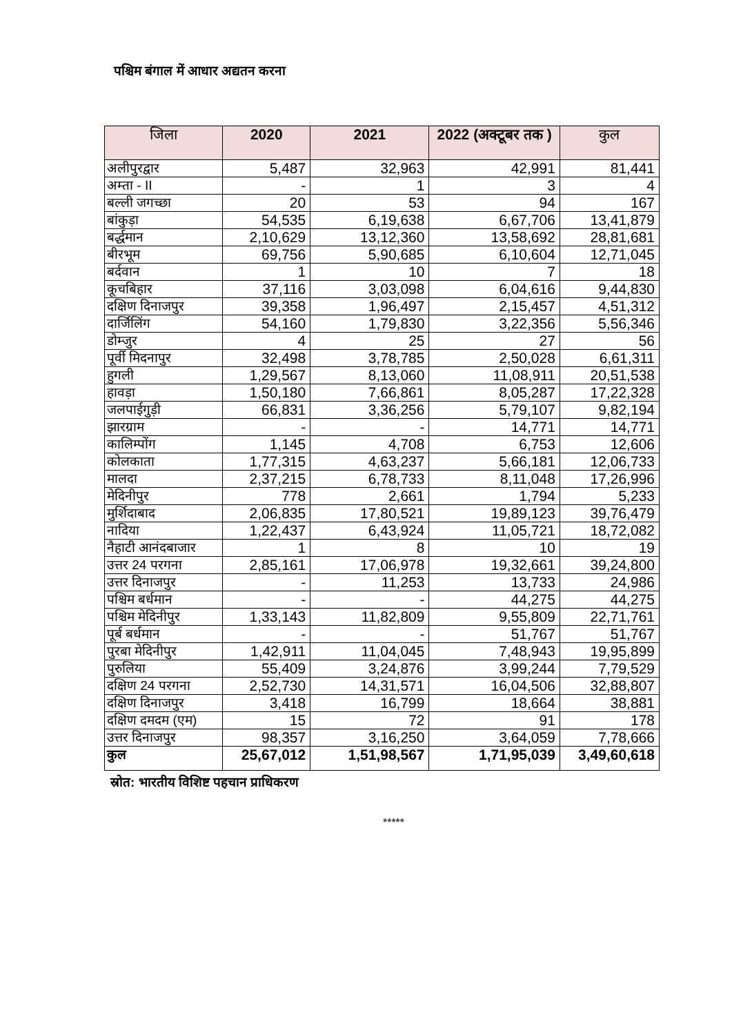पश्चिम बंगाल में आधार अद्यतन करना
| जिला | 2020 | 2021 | 2022 (अक्टूबर तक ) | कुल |
| --- | --- | --- | --- | --- |
| अलीपुरद्वार | 5,487 | 32,963 | 42,991 | 81,441 |
| अम्ता - II | - | 1 | 3 | 4 |
| बल्ली जगच्छा | 20 | 53 | 94 | 167 |
| बांकुड़ा | 54,535 | 6,19,638 | 6,67,706 | 13,41,879 |
| बर्द्धमान | 2,10,629 | 13,12,360 | 13,58,692 | 28,81,681 |
| बीरभूम | 69,756 | 5,90,685 | 6,10,604 | 12,71,045 |
| बर्दवान | 1 | 10 | 7 | 18 |
| कूचबिहार | 37,116 | 3,03,098 | 6,04,616 | 9,44,830 |
| दक्षिण दिनाजपुर | 39,358 | 1,96,497 | 2,15,457 | 4,51,312 |
| दार्जिलिंग | 54,160 | 1,79,830 | 3,22,356 | 5,56,346 |
| डोम्जुर | 4 | 25 | 27 | 56 |
| पूर्वी मिदनापुर | 32,498 | 3,78,785 | 2,50,028 | 6,61,311 |
| हुगली | 1,29,567 | 8,13,060 | 11,08,911 | 20,51,538 |
| हावड़ा | 1,50,180 | 7,66,861 | 8,05,287 | 17,22,328 |
| जलपाईगुड़ी | 66,831 | 3,36,256 | 5,79,107 | 9,82,194 |
| झारग्राम | - | - | 14,771 | 14,771 |
| कालिम्पोंग | 1,145 | 4,708 | 6,753 | 12,606 |
| कोलकाता | 1,77,315 | 4,63,237 | 5,66,181 | 12,06,733 |
| मालदा | 2,37,215 | 6,78,733 | 8,11,048 | 17,26,996 |
| मेदिनीपुर | 778 | 2,661 | 1,794 | 5,233 |
| मुर्शिदाबाद | 2,06,835 | 17,80,521 | 19,89,123 | 39,76,479 |
| नादिया | 1,22,437 | 6,43,924 | 11,05,721 | 18,72,082 |
| नैहाटी आनंदबाजार | 1 | 8 | 10 | 19 |
| उत्तर 24 परगना | 2,85,161 | 17,06,978 | 19,32,661 | 39,24,800 |
| उत्तर दिनाजपुर | - | 11,253 | 13,733 | 24,986 |
| पश्चिम बर्धमान | - | - | 44,275 | 44,275 |
| पश्चिम मेदिनीपुर | 1,33,143 | 11,82,809 | 9,55,809 | 22,71,761 |
| पूर्ब बर्धमान | - | - | 51,767 | 51,767 |
| पुरबा मेदिनीपुर | 1,42,911 | 11,04,045 | 7,48,943 | 19,95,899 |
| पुरुलिया | 55,409 | 3,24,876 | 3,99,244 | 7,79,529 |
| दक्षिण 24 परगना | 2,52,730 | 14,31,571 | 16,04,506 | 32,88,807 |
| दक्षिण दिनाजपुर | 3,418 | 16,799 | 18,664 | 38,881 |
| दक्षिण दमदम (एम) | 15 | 72 | 91 | 178 |
| उत्तर दिनाजपुर | 98,357 | 3,16,250 | 3,64,059 | 7,78,666 |
| कुल | 25,67,012 | 1,51,98,567 | 1,71,95,039 | 3,49,60,618 |
स्रोत: भारतीय विशिष्ट पहचान प्राधिकरण
*****